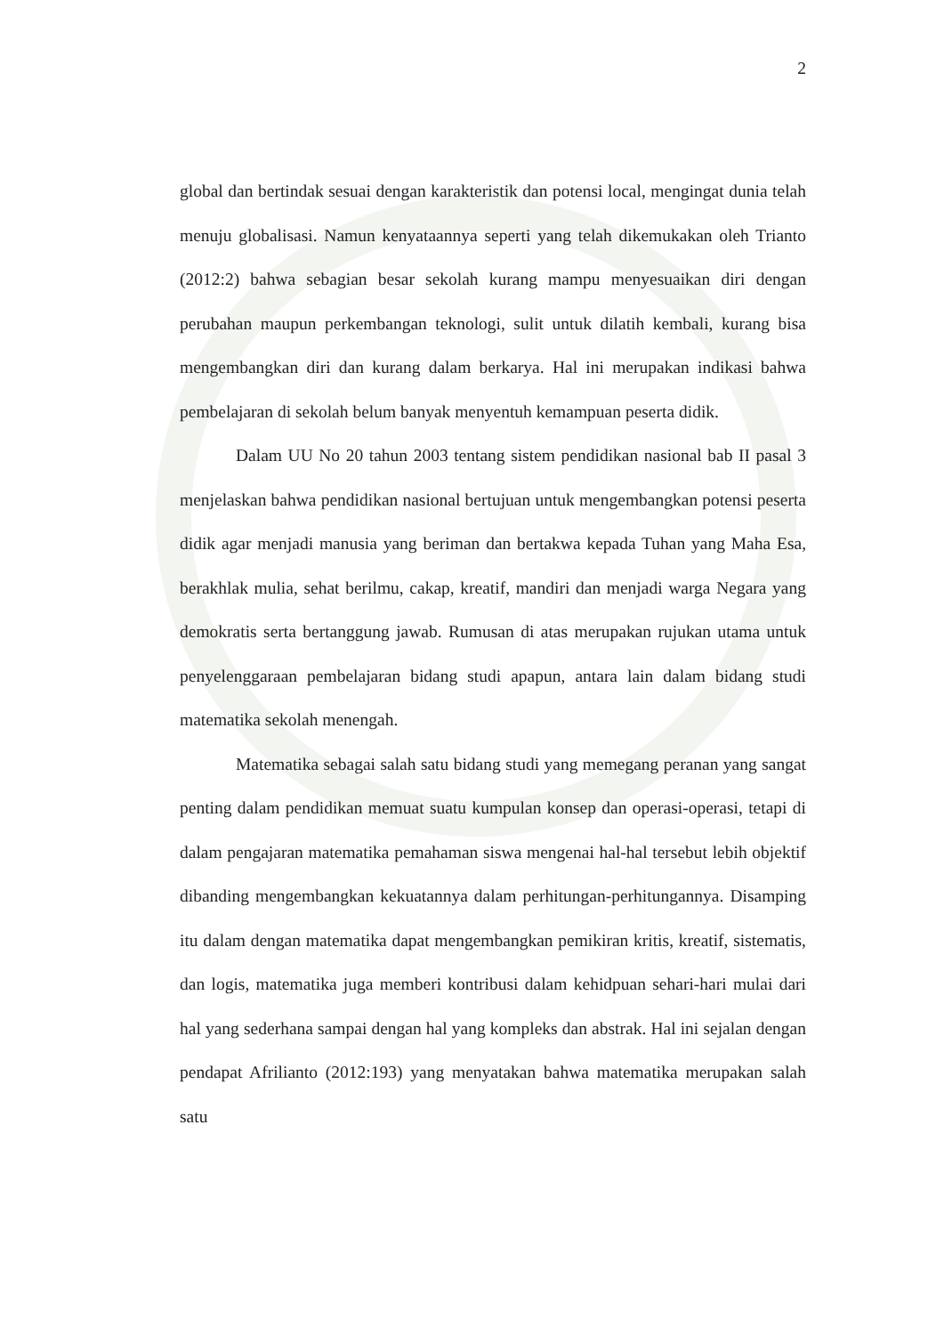2
global dan bertindak sesuai dengan karakteristik dan potensi local, mengingat dunia telah menuju globalisasi. Namun kenyataannya seperti yang telah dikemukakan oleh Trianto (2012:2) bahwa sebagian besar sekolah kurang mampu menyesuaikan diri dengan perubahan maupun perkembangan teknologi, sulit untuk dilatih kembali, kurang bisa mengembangkan diri dan kurang dalam berkarya. Hal ini merupakan indikasi bahwa pembelajaran di sekolah belum banyak menyentuh kemampuan peserta didik.
Dalam UU No 20 tahun 2003 tentang sistem pendidikan nasional bab II pasal 3 menjelaskan bahwa pendidikan nasional bertujuan untuk mengembangkan potensi peserta didik agar menjadi manusia yang beriman dan bertakwa kepada Tuhan yang Maha Esa, berakhlak mulia, sehat berilmu, cakap, kreatif, mandiri dan menjadi warga Negara yang demokratis serta bertanggung jawab. Rumusan di atas merupakan rujukan utama untuk penyelenggaraan pembelajaran bidang studi apapun, antara lain dalam bidang studi matematika sekolah menengah.
Matematika sebagai salah satu bidang studi yang memegang peranan yang sangat penting dalam pendidikan memuat suatu kumpulan konsep dan operasi-operasi, tetapi di dalam pengajaran matematika pemahaman siswa mengenai hal-hal tersebut lebih objektif dibanding mengembangkan kekuatannya dalam perhitungan-perhitungannya. Disamping itu dalam dengan matematika dapat mengembangkan pemikiran kritis, kreatif, sistematis, dan logis, matematika juga memberi kontribusi dalam kehidpuan sehari-hari mulai dari hal yang sederhana sampai dengan hal yang kompleks dan abstrak. Hal ini sejalan dengan pendapat Afrilianto (2012:193) yang menyatakan bahwa matematika merupakan salah satu